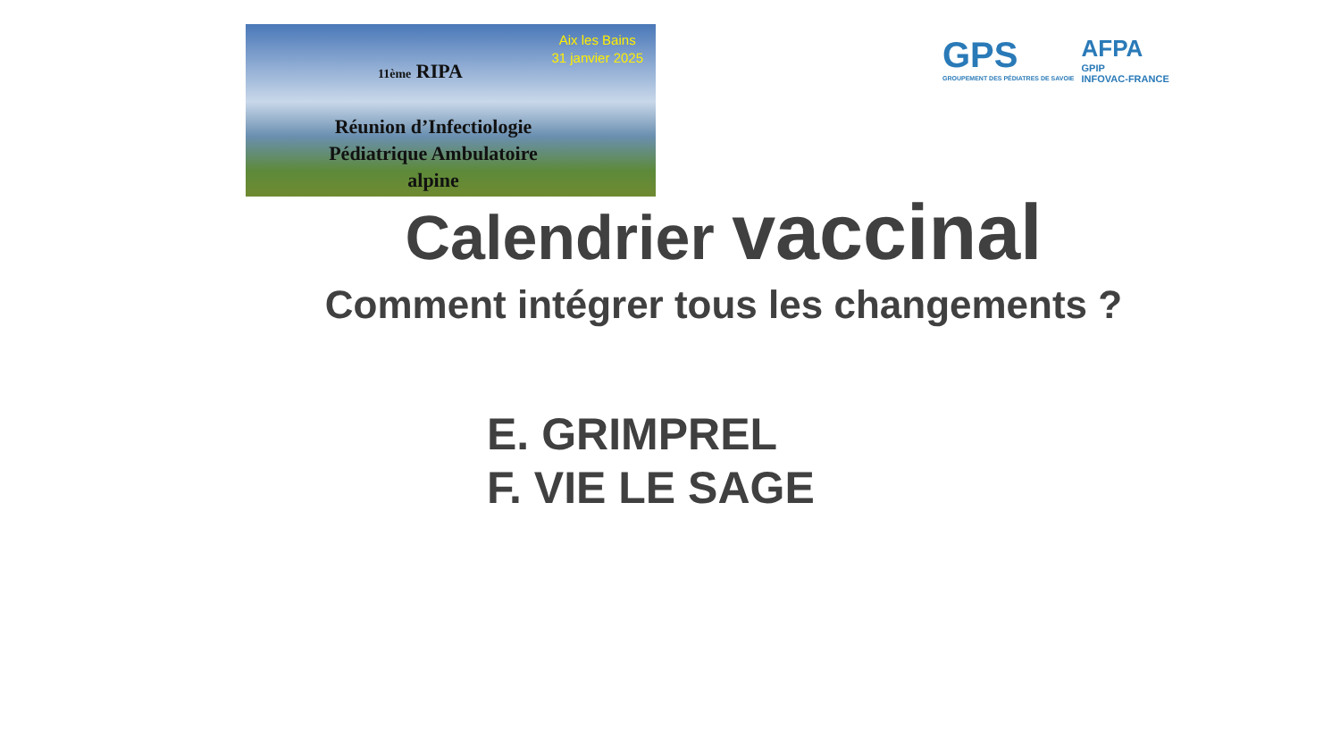Aix les Bains
31 janvier 2025
11ème RIPA
Réunion d’Infectiologie
Pédiatrique Ambulatoire
alpine
GPS
GROUPEMENT DES PÉDIATRES DE SAVOIE
AFPA
GPIP
INFOVAC-FRANCE
Calendrier vaccinal
Comment intégrer tous les changements ?
E. GRIMPREL
F. VIE LE SAGE